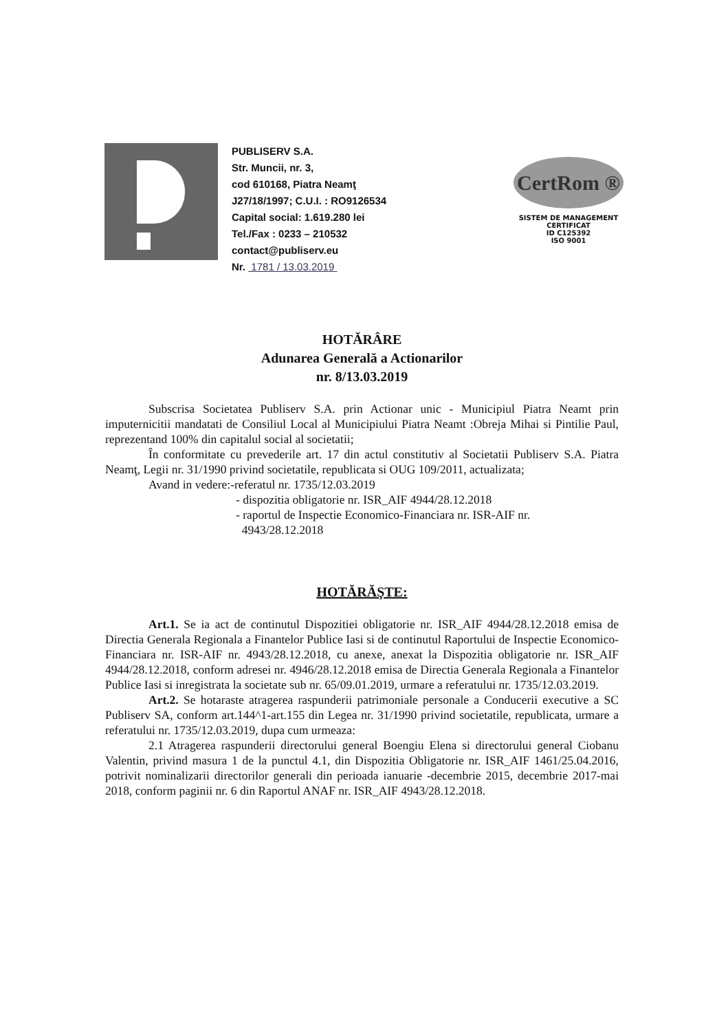PUBLISERV S.A.
Str. Muncii, nr. 3,
cod 610168, Piatra Neamţ
J27/18/1997; C.U.I. : RO9126534
Capital social: 1.619.280 lei
Tel./Fax : 0233 – 210532
contact@publiserv.eu
Nr. 1781 / 13.03.2019
CertRom ®
SISTEM DE MANAGEMENT CERTIFICAT
ID C125392
ISO 9001
HOTĂRÂRE
Adunarea Generală a Actionarilor
nr. 8/13.03.2019
Subscrisa Societatea Publiserv S.A. prin Actionar unic - Municipiul Piatra Neamt prin imputernicitii mandatati de Consiliul Local al Municipiului Piatra Neamt :Obreja Mihai si Pintilie Paul, reprezentand 100% din capitalul social al societatii;
În conformitate cu prevederile art. 17 din actul constitutiv al Societatii Publiserv S.A. Piatra Neamţ, Legii nr. 31/1990 privind societatile, republicata si OUG 109/2011, actualizata;
Avand in vedere:-referatul nr. 1735/12.03.2019
- dispozitia obligatorie nr. ISR_AIF 4944/28.12.2018
- raportul de Inspectie Economico-Financiara nr. ISR-AIF nr.
4943/28.12.2018
HOTĂRĂŞTE:
Art.1. Se ia act de continutul Dispozitiei obligatorie nr. ISR_AIF 4944/28.12.2018 emisa de Directia Generala Regionala a Finantelor Publice Iasi si de continutul Raportului de Inspectie Economico-Financiara nr. ISR-AIF nr. 4943/28.12.2018, cu anexe, anexat la Dispozitia obligatorie nr. ISR_AIF 4944/28.12.2018, conform adresei nr. 4946/28.12.2018 emisa de Directia Generala Regionala a Finantelor Publice Iasi si inregistrata la societate sub nr. 65/09.01.2019, urmare a referatului nr. 1735/12.03.2019.
Art.2. Se hotaraste atragerea raspunderii patrimoniale personale a Conducerii executive a SC Publiserv SA, conform art.144^1-art.155 din Legea nr. 31/1990 privind societatile, republicata, urmare a referatului nr. 1735/12.03.2019, dupa cum urmeaza:
2.1 Atragerea raspunderii directorului general Boengiu Elena si directorului general Ciobanu Valentin, privind masura 1 de la punctul 4.1, din Dispozitia Obligatorie nr. ISR_AIF 1461/25.04.2016, potrivit nominalizarii directorilor generali din perioada ianuarie -decembrie 2015, decembrie 2017-mai 2018, conform paginii nr. 6 din Raportul ANAF nr. ISR_AIF 4943/28.12.2018.